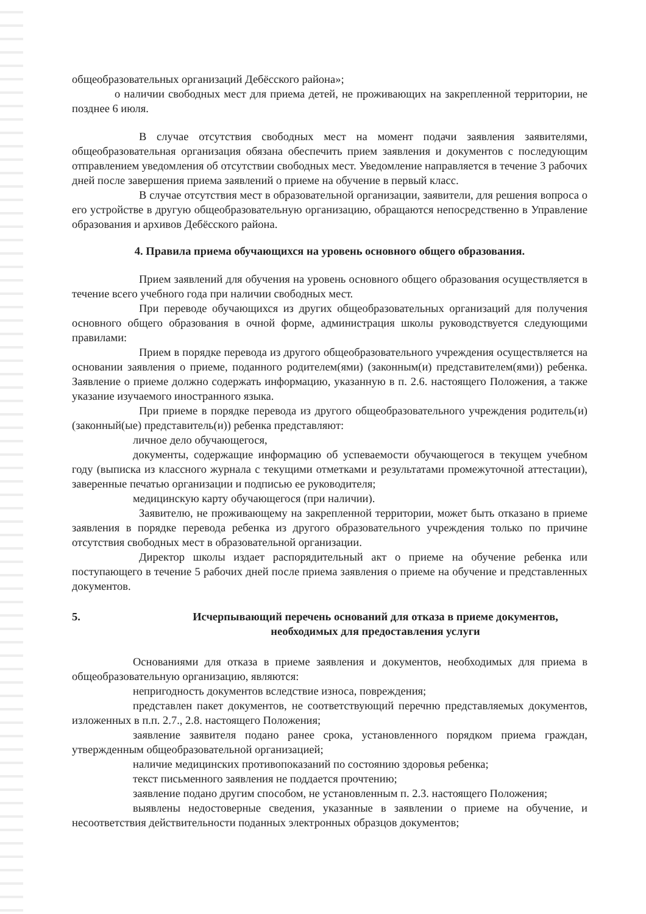общеобразовательных организаций Дебёсского района»;
о наличии свободных мест для приема детей, не проживающих на закрепленной территории, не позднее 6 июля.
В случае отсутствия свободных мест на момент подачи заявления заявителями, общеобразовательная организация обязана обеспечить прием заявления и документов с последующим отправлением уведомления об отсутствии свободных мест. Уведомление направляется в течение 3 рабочих дней после завершения приема заявлений о приеме на обучение в первый класс.
В случае отсутствия мест в образовательной организации, заявители, для решения вопроса о его устройстве в другую общеобразовательную организацию, обращаются непосредственно в Управление образования и архивов Дебёсского района.
4. Правила приема обучающихся на уровень основного общего образования.
Прием заявлений для обучения на уровень основного общего образования осуществляется в течение всего учебного года при наличии свободных мест.
При переводе обучающихся из других общеобразовательных организаций для получения основного общего образования в очной форме, администрация школы руководствуется следующими правилами:
Прием в порядке перевода из другого общеобразовательного учреждения осуществляется на основании заявления о приеме, поданного родителем(ями) (законным(и) представителем(ями)) ребенка. Заявление о приеме должно содержать информацию, указанную в п. 2.6. настоящего Положения, а также указание изучаемого иностранного языка.
При приеме в порядке перевода из другого общеобразовательного учреждения родитель(и) (законный(ые) представитель(и)) ребенка представляют:
личное дело обучающегося,
документы, содержащие информацию об успеваемости обучающегося в текущем учебном году (выписка из классного журнала с текущими отметками и результатами промежуточной аттестации), заверенные печатью организации и подписью ее руководителя;
медицинскую карту обучающегося (при наличии).
Заявителю, не проживающему на закрепленной территории, может быть отказано в приеме заявления в порядке перевода ребенка из другого образовательного учреждения только по причине отсутствия свободных мест в образовательной организации.
Директор школы издает распорядительный акт о приеме на обучение ребенка или поступающего в течение 5 рабочих дней после приема заявления о приеме на обучение и представленных документов.
5. Исчерпывающий перечень оснований для отказа в приеме документов, необходимых для предоставления услуги
Основаниями для отказа в приеме заявления и документов, необходимых для приема в общеобразовательную организацию, являются:
непригодность документов вследствие износа, повреждения;
представлен пакет документов, не соответствующий перечню представляемых документов, изложенных в п.п. 2.7., 2.8. настоящего Положения;
заявление заявителя подано ранее срока, установленного порядком приема граждан, утвержденным общеобразовательной организацией;
наличие медицинских противопоказаний по состоянию здоровья ребенка;
текст письменного заявления не поддается прочтению;
заявление подано другим способом, не установленным п. 2.3. настоящего Положения;
выявлены недостоверные сведения, указанные в заявлении о приеме на обучение, и несоответствия действительности поданных электронных образцов документов;